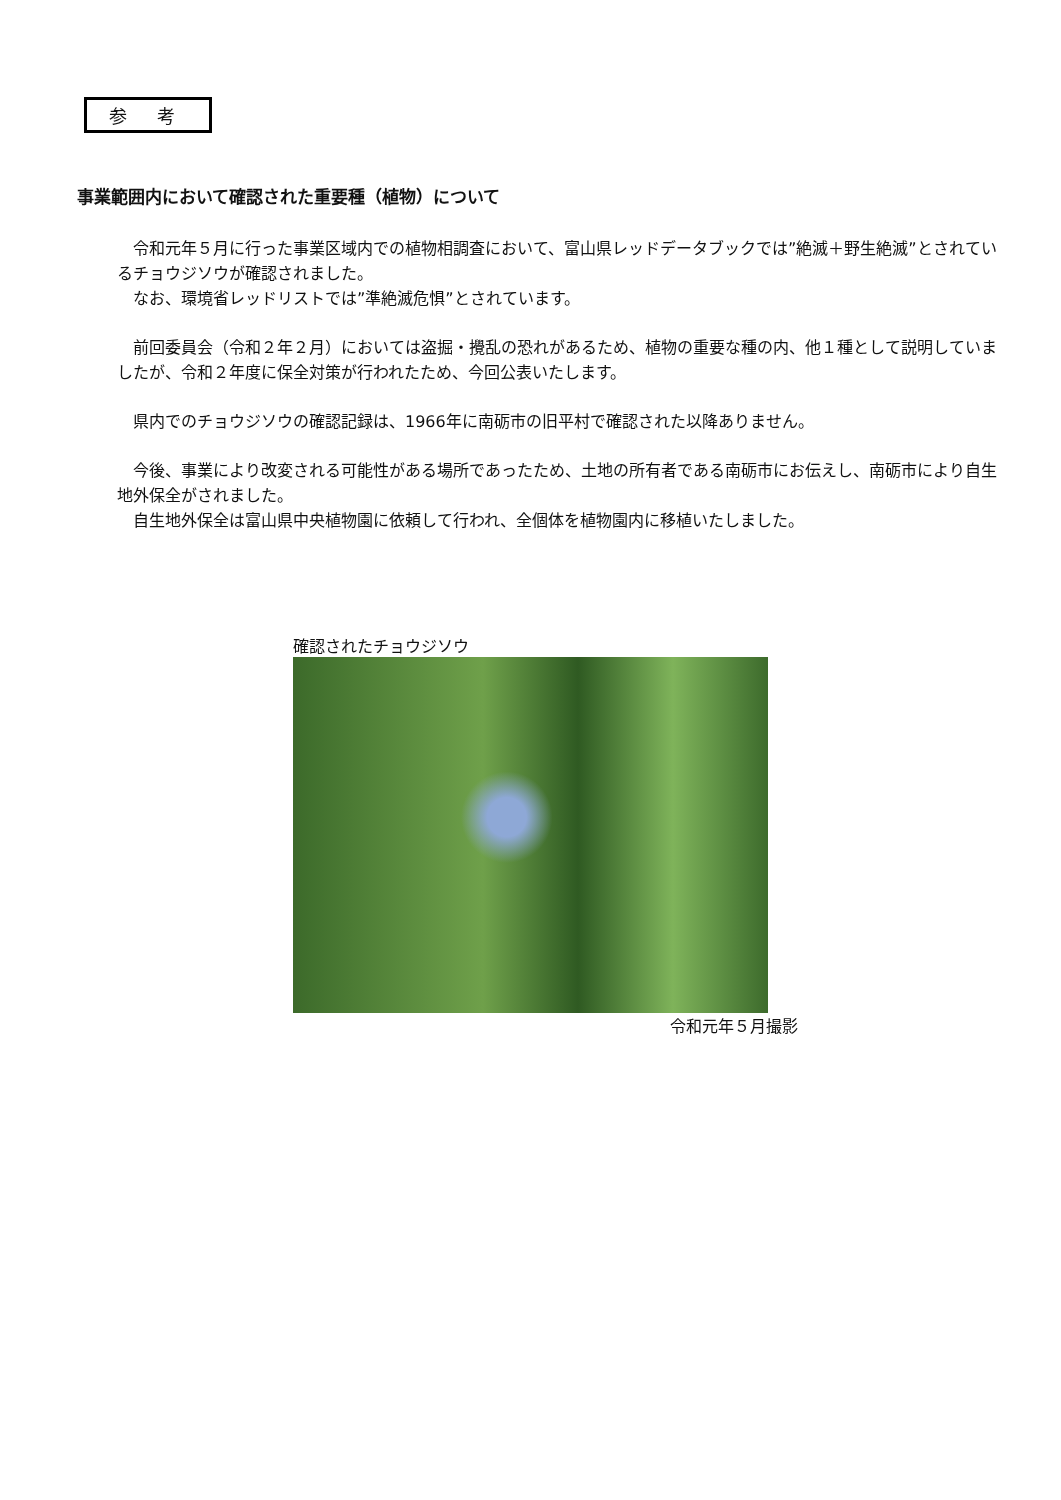参 考
事業範囲内において確認された重要種（植物）について
　令和元年５月に行った事業区域内での植物相調査において、富山県レッドデータブックでは”絶滅＋野生絶滅”とされているチョウジソウが確認されました。
　なお、環境省レッドリストでは”準絶滅危惧”とされています。
　前回委員会（令和２年２月）においては盗掘・攪乱の恐れがあるため、植物の重要な種の内、他１種として説明していましたが、令和２年度に保全対策が行われたため、今回公表いたします。
　県内でのチョウジソウの確認記録は、1966年に南砺市の旧平村で確認された以降ありません。
　今後、事業により改変される可能性がある場所であったため、土地の所有者である南砺市にお伝えし、南砺市により自生地外保全がされました。
　自生地外保全は富山県中央植物園に依頼して行われ、全個体を植物園内に移植いたしました。
確認されたチョウジソウ
令和元年５月撮影